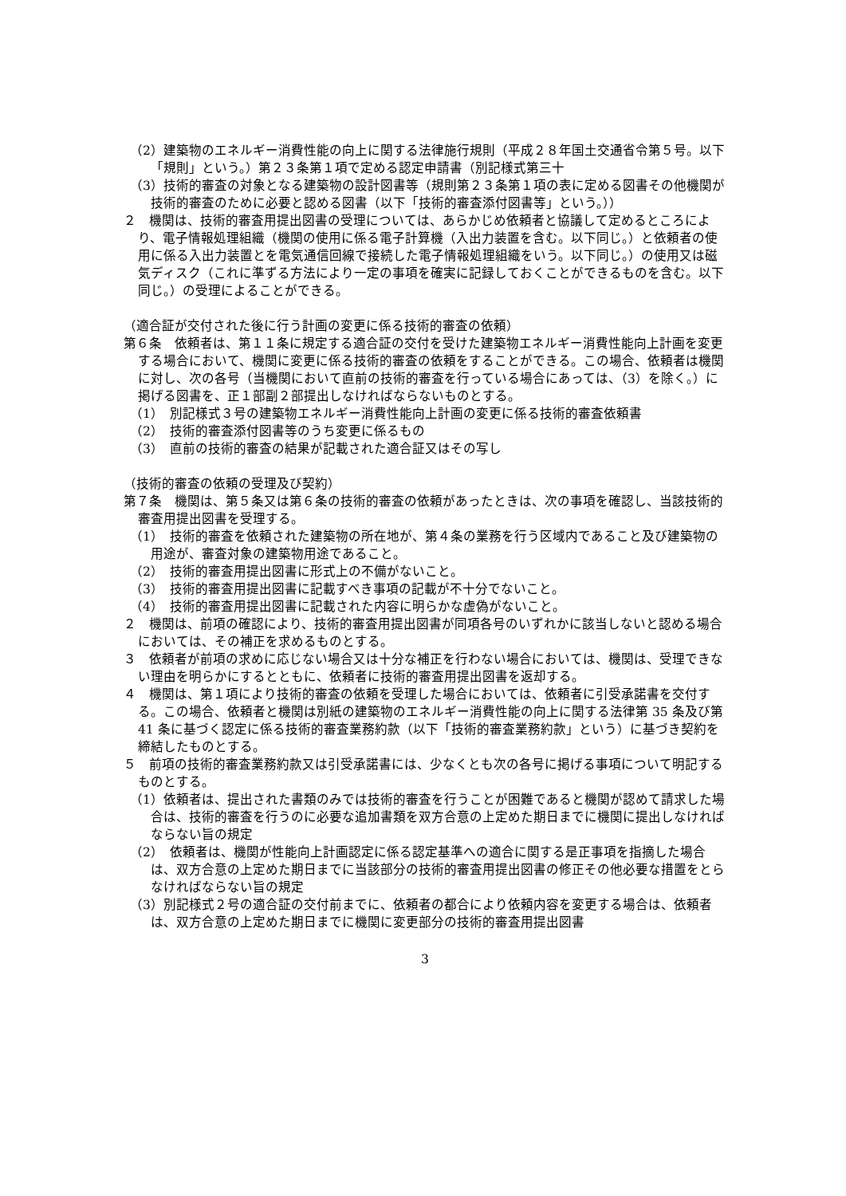（2）建築物のエネルギー消費性能の向上に関する法律施行規則（平成２８年国土交通省令第５号。以下「規則」という。）第２３条第１項で定める認定申請書（別記様式第三十
（3）技術的審査の対象となる建築物の設計図書等（規則第２３条第１項の表に定める図書その他機関が技術的審査のために必要と認める図書（以下「技術的審査添付図書等」という。））
２　機関は、技術的審査用提出図書の受理については、あらかじめ依頼者と協議して定めるところにより、電子情報処理組織（機関の使用に係る電子計算機（入出力装置を含む。以下同じ。）と依頼者の使用に係る入出力装置とを電気通信回線で接続した電子情報処理組織をいう。以下同じ。）の使用又は磁気ディスク（これに準ずる方法により一定の事項を確実に記録しておくことができるものを含む。以下同じ。）の受理によることができる。
（適合証が交付された後に行う計画の変更に係る技術的審査の依頼）
第６条　依頼者は、第１１条に規定する適合証の交付を受けた建築物エネルギー消費性能向上計画を変更する場合において、機関に変更に係る技術的審査の依頼をすることができる。この場合、依頼者は機関に対し、次の各号（当機関において直前の技術的審査を行っている場合にあっては、（3）を除く。）に掲げる図書を、正１部副２部提出しなければならないものとする。
（1）　別記様式３号の建築物エネルギー消費性能向上計画の変更に係る技術的審査依頼書
（2）　技術的審査添付図書等のうち変更に係るもの
（3）　直前の技術的審査の結果が記載された適合証又はその写し
（技術的審査の依頼の受理及び契約）
第７条　機関は、第５条又は第６条の技術的審査の依頼があったときは、次の事項を確認し、当該技術的審査用提出図書を受理する。
（1）　技術的審査を依頼された建築物の所在地が、第４条の業務を行う区域内であること及び建築物の用途が、審査対象の建築物用途であること。
（2）　技術的審査用提出図書に形式上の不備がないこと。
（3）　技術的審査用提出図書に記載すべき事項の記載が不十分でないこと。
（4）　技術的審査用提出図書に記載された内容に明らかな虚偽がないこと。
２　機関は、前項の確認により、技術的審査用提出図書が同項各号のいずれかに該当しないと認める場合においては、その補正を求めるものとする。
３　依頼者が前項の求めに応じない場合又は十分な補正を行わない場合においては、機関は、受理できない理由を明らかにするとともに、依頼者に技術的審査用提出図書を返却する。
４　機関は、第１項により技術的審査の依頼を受理した場合においては、依頼者に引受承諾書を交付する。この場合、依頼者と機関は別紙の建築物のエネルギー消費性能の向上に関する法律第 35 条及び第 41 条に基づく認定に係る技術的審査業務約款（以下「技術的審査業務約款」という）に基づき契約を締結したものとする。
５　前項の技術的審査業務約款又は引受承諾書には、少なくとも次の各号に掲げる事項について明記するものとする。
（1）依頼者は、提出された書類のみでは技術的審査を行うことが困難であると機関が認めて請求した場合は、技術的審査を行うのに必要な追加書類を双方合意の上定めた期日までに機関に提出しなければならない旨の規定
（2）　依頼者は、機関が性能向上計画認定に係る認定基準への適合に関する是正事項を指摘した場合は、双方合意の上定めた期日までに当該部分の技術的審査用提出図書の修正その他必要な措置をとらなければならない旨の規定
（3）別記様式２号の適合証の交付前までに、依頼者の都合により依頼内容を変更する場合は、依頼者は、双方合意の上定めた期日までに機関に変更部分の技術的審査用提出図書
3